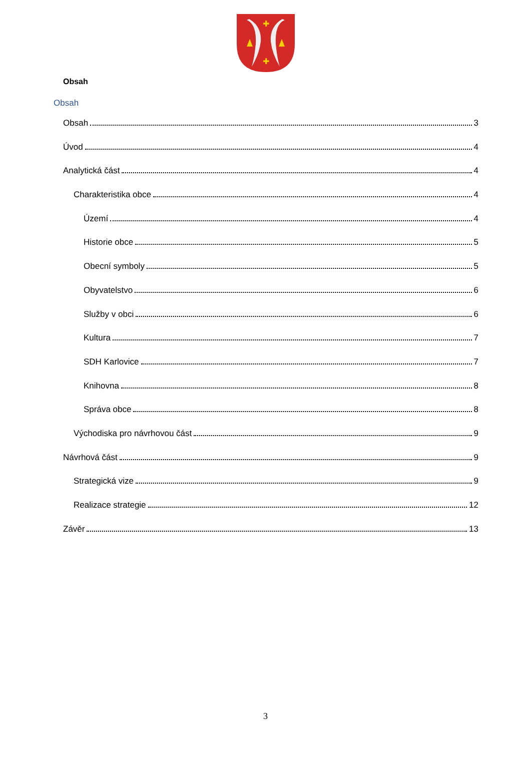✚
✚
Obsah
Obsah
Obsah 3
Úvod 4
Analytická část 4
Charakteristika obce 4
Území 4
Historie obce 5
Obecní symboly 5
Obyvatelstvo 6
Služby v obci 6
Kultura 7
SDH Karlovice 7
Knihovna 8
Správa obce 8
Východiska pro návrhovou část 9
Návrhová část 9
Strategická vize 9
Realizace strategie 12
Závěr 13
3